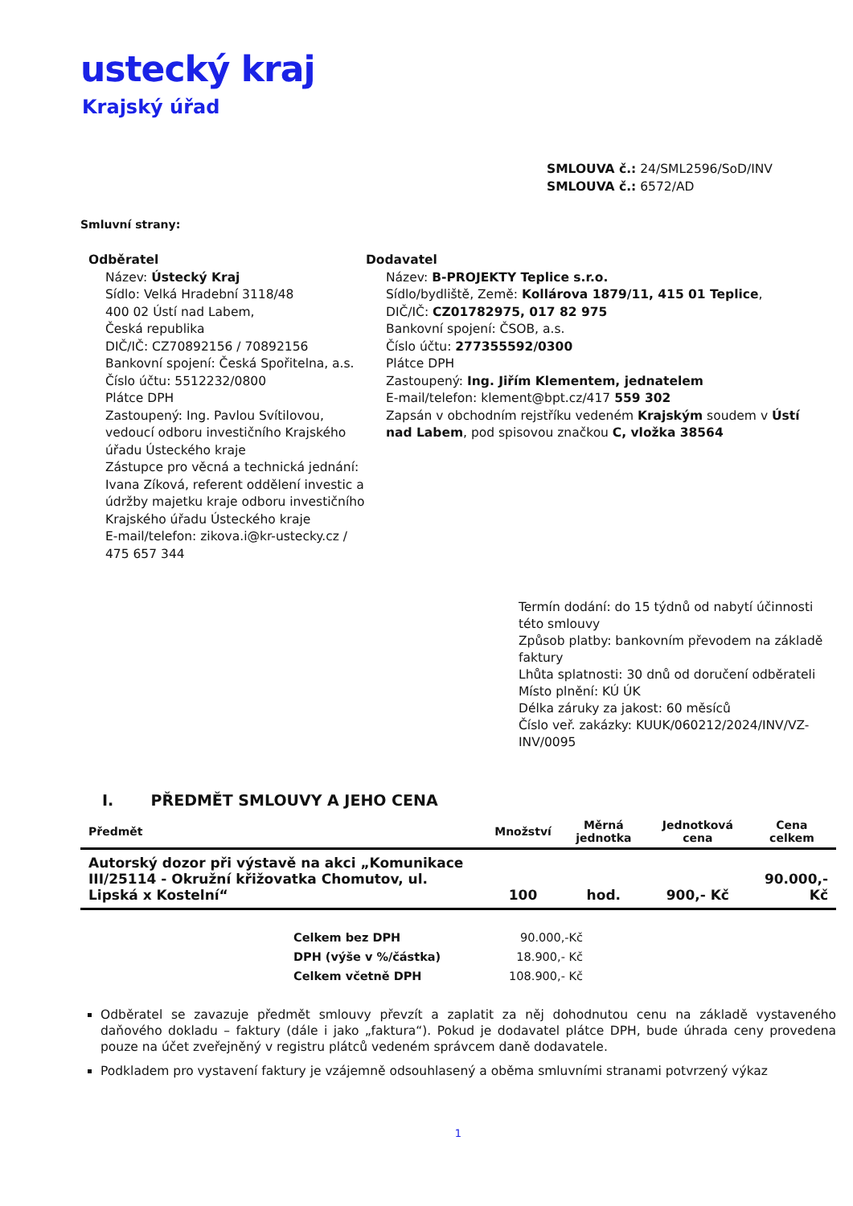ustecký kraj
Krajský úřad
SMLOUVA č.: 24/SML2596/SoD/INV
SMLOUVA č.: 6572/AD
Smluvní strany:
Odběratel
Název: Ústecký Kraj
Sídlo: Velká Hradební 3118/48
400 02 Ústí nad Labem,
Česká republika
DIČ/IČ: CZ70892156 / 70892156
Bankovní spojení: Česká Spořitelna, a.s.
Číslo účtu: 5512232/0800
Plátce DPH
Zastoupený: Ing. Pavlou Svítilovou, vedoucí odboru investičního Krajského úřadu Ústeckého kraje
Zástupce pro věcná a technická jednání: Ivana Zíková, referent oddělení investic a údržby majetku kraje odboru investičního Krajského úřadu Ústeckého kraje
E-mail/telefon: zikova.i@kr-ustecky.cz / 475 657 344
Dodavatel
Název: B-PROJEKTY Teplice s.r.o.
Sídlo/bydliště, Země: Kollárova 1879/11, 415 01 Teplice,
DIČ/IČ: CZ01782975, 017 82 975
Bankovní spojení: ČSOB, a.s.
Číslo účtu: 277355592/0300
Plátce DPH
Zastoupený: Ing. Jiřím Klementem, jednatelem
E-mail/telefon: klement@bpt.cz/417 559 302
Zapsán v obchodním rejstříku vedeném Krajským soudem v Ústí nad Labem, pod spisovou značkou C, vložka 38564
Termín dodání: do 15 týdnů od nabytí účinnosti této smlouvy
Způsob platby: bankovním převodem na základě faktury
Lhůta splatnosti: 30 dnů od doručení odběrateli
Místo plnění: KÚ ÚK
Délka záruky za jakost: 60 měsíců
Číslo veř. zakázky: KUUK/060212/2024/INV/VZ-INV/0095
I. PŘEDMĚT SMLOUVY A JEHO CENA
| Předmět | Množství | Měrná jednotka | Jednotková cena | Cena celkem |
| --- | --- | --- | --- | --- |
| Autorský dozor při výstavě na akci „Komunikace III/25114 - Okružní křižovatka Chomutov, ul. Lipská x Kostelní“ | 100 | hod. | 900,- Kč | 90.000,- Kč |
| Celkem bez DPH | 90.000,-Kč |
| DPH (výše v %/částka) | 18.900,- Kč |
| Celkem včetně DPH | 108.900,- Kč |
Odběratel se zavazuje předmět smlouvy převzít a zaplatit za něj dohodnutou cenu na základě vystaveného daňového dokladu – faktury (dále i jako „faktura“). Pokud je dodavatel plátce DPH, bude úhrada ceny provedena pouze na účet zveřejněný v registru plátců vedeném správcem daně dodavatele.
Podkladem pro vystavení faktury je vzájemně odsouhlasený a oběma smluvními stranami potvrzený výkaz
1